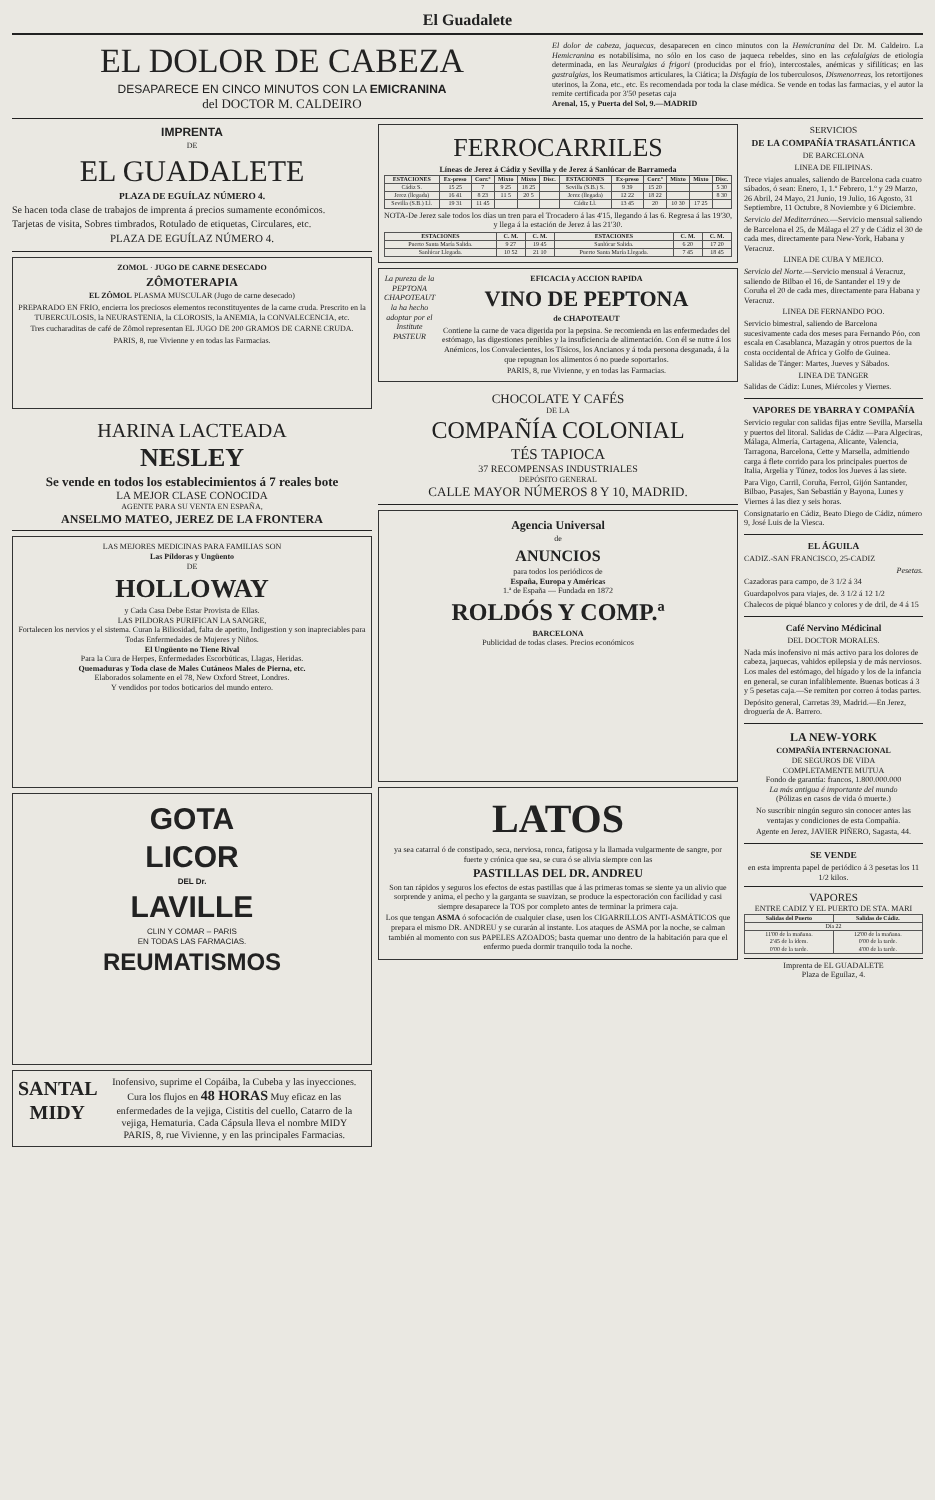El Guadalete
EL DOLOR DE CABEZA
DESAPARECE EN CINCO MINUTOS CON LA EMICRANINA
del DOCTOR M. CALDEIRO
El dolor de cabeza, jaquecas, desaparecen en cinco minutos con la Hemicranina del Dr. M. Caldeiro. La Hemicranina es notabilísima, no sólo en los caso de jaqueca rebeldes, sino en las cefalalgias de etiología determinada, en las Neuralgias á frigori (producidas por el frío), intercostales, anémicas y sifilíticas; en las gastralgias, los Reumatismos articulares, la Ciática; la Disfagia de los tuberculosos, Dismenorreas, los retortijones uterinos, la Zona, etc., etc. Es recomendada por toda la clase médica. Se vende en todas las farmacias, y el autor la remite certificada por 3'50 pesetas caja
Arenal, 15, y Puerta del Sol, 9.—MADRID
IMPRENTA
DE
EL GUADALETE
PLAZA DE EGUÍLAZ NÚMERO 4.
Se hacen toda clase de trabajos de imprenta á precios sumamente económicos.
Tarjetas de visita, Sobres timbrados, Rotulado de etiquetas, Circulares, etc.
PLAZA DE EGUÍLAZ NÚMERO 4.
ZOMOL · JUGO DE CARNE DESECADO
ZÔMOTERAPIA
EL ZÔMOL PLASMA MUSCULAR (Jugo de carne desecado)
PREPARADO EN FRIO, encierra los preciosos elementos reconstituyentes de la carne cruda. Prescrito en la TUBERCULOSIS, la NEURASTENIA, la CLOROSIS, la ANEMIA, la CONVALECENCIA, etc.
Tres cucharaditas de café de Zômol representan EL JUGO DE 200 GRAMOS DE CARNE CRUDA.
PARIS, 8, rue Vivienne y en todas las Farmacias.
HARINA LACTEADA
NESLEY
Se vende en todos los establecimientos á 7 reales bote
LA MEJOR CLASE CONOCIDA
AGENTE PARA SU VENTA EN ESPAÑA,
ANSELMO MATEO, JEREZ DE LA FRONTERA
LAS MEJORES MEDICINAS PARA FAMILIAS SON
Las Píldoras y Ungüento
DE
HOLLOWAY
y Cada Casa Debe Estar Provista de Ellas.
LAS PILDORAS PURIFICAN LA SANGRE,
Fortalecen los nervios y el sistema. Curan la Biliosidad, falta de apetito, Indigestion y son inapreciables para Todas Enfermedades de Mujeres y Niños.
El Ungüento no Tiene Rival
Para la Cura de Herpes, Enfermedades Escorbúticas, Llagas, Heridas.
Quemaduras y Toda clase de Males Cutáneos Males de Pierna, etc.
Elaborados solamente en el 78, New Oxford Street, Londres.
Y vendidos por todos boticarios del mundo entero.
GOTA
LICOR
DEL Dr.
LAVILLE
CLIN Y COMAR – PARIS
EN TODAS LAS FARMACIAS.
REUMATISMOS
SANTAL MIDY
Inofensivo, suprime el Copáiba, la Cubeba y las inyecciones. Cura los flujos en 48 HORAS Muy eficaz en las enfermedades de la vejiga, Cistitis del cuello, Catarro de la vejiga, Hematuria. Cada Cápsula lleva el nombre MIDY
PARIS, 8, rue Vivienne, y en las principales Farmacias.
FERROCARRILES
Líneas de Jerez á Cádiz y Sevilla y de Jerez á Sanlúcar de Barrameda
| ESTACIONES | Ex-preso | Corr.º | Mixto | Mixto | Disc. | ESTACIONES | Ex-preso | Corr.º | Mixto | Mixto | Disc. |
| --- | --- | --- | --- | --- | --- | --- | --- | --- | --- | --- | --- |
| Cádiz S. | 15 25 | 7 | 9 25 | 18 25 | | Sevilla (S.B.) S. | 9 39 | 15 20 | | | 5 30 |
| Jerez (llegada) | 16 41 | 8 23 | 11 5 | 20 5 | | Jerez (llegada) | 12 22 | 18 22 | | | 8 30 |
| Sevilla (S.B.) Ll. | 19 31 | 11 45 | | | | Cádiz Ll. | 13 45 | 20 | 10 30 | 17 25 | |
NOTA-De Jerez sale todos los días un tren para el Trocadero á las 4'15, llegando á las 6. Regresa á las 19'30, y llega á la estación de Jerez á las 21'30.
| ESTACIONES | C. M. | C. M. | ESTACIONES | C. M. | C. M. |
| --- | --- | --- | --- | --- | --- |
| Puerto Santa María Salida. | 9 27 | 19 45 | Sanlúcar Salida. | 6 20 | 17 20 |
| Sanlúcar Llegada. | 10 52 | 21 10 | Puerto Santa María Llegada. | 7 45 | 18 45 |
La pureza de la PEPTONA CHAPOTEAUT la ha hecho adoptar por el Institute PASTEUR
EFICACIA y ACCION RAPIDA
VINO DE PEPTONA
de CHAPOTEAUT
Contiene la carne de vaca digerida por la pepsina. Se recomienda en las enfermedades del estómago, las digestiones penibles y la insuficiencia de alimentación. Con él se nutre á los Anémicos, los Convalecientes, los Tísicos, los Ancianos y á toda persona desganada, á la que repugnan los alimentos ó no puede soportarlos.
PARIS, 8, rue Vivienne, y en todas las Farmacias.
CHOCOLATE Y CAFÉS
DE LA
COMPAÑÍA COLONIAL
TÉS TAPIOCA
37 RECOMPENSAS INDUSTRIALES
DEPÓSITO GENERAL
CALLE MAYOR NÚMEROS 8 Y 10, MADRID.
Agencia Universal
de
ANUNCIOS
para todos los periódicos de
España, Europa y Américas
1.ª de España — Fundada en 1872
ROLDÓS Y COMP.ª
BARCELONA
Publicidad de todas clases. Precios económicos
LATOS
ya sea catarral ó de constipado, seca, nerviosa, ronca, fatigosa y la llamada vulgarmente de sangre, por fuerte y crónica que sea, se cura ó se alivia siempre con las
PASTILLAS DEL DR. ANDREU
Son tan rápidos y seguros los efectos de estas pastillas que á las primeras tomas se siente ya un alivio que sorprende y anima, el pecho y la garganta se suavizan, se produce la espectoración con facilidad y casi siempre desaparece la TOS por completo antes de terminar la primera caja.
Los que tengan ASMA ó sofocación de cualquier clase, usen los CIGARRILLOS ANTI-ASMÁTICOS que prepara el mismo DR. ANDREU y se curarán al instante. Los ataques de ASMA por la noche, se calman también al momento con sus PAPELES AZOADOS; basta quemar uno dentro de la habitación para que el enfermo pueda dormir tranquilo toda la noche.
SERVICIOS
DE LA COMPAÑÍA TRASATLÁNTICA
DE BARCELONA
LINEA DE FILIPINAS.
Trece viajes anuales, saliendo de Barcelona cada cuatro sábados, ó sean: Enero, 1, 1.º Febrero, 1.º y 29 Marzo, 26 Abril, 24 Mayo, 21 Junio, 19 Julio, 16 Agosto, 31 Septiembre, 11 Octubre, 8 Noviembre y 6 Diciembre.
Servicio del Mediterráneo.—Servicio mensual saliendo de Barcelona el 25, de Málaga el 27 y de Cádiz el 30 de cada mes, directamente para New-York, Habana y Veracruz.
LINEA DE CUBA Y MEJICO.
Servicio del Norte.—Servicio mensual á Veracruz, saliendo de Bilbao el 16, de Santander el 19 y de Coruña el 20 de cada mes, directamente para Habana y Veracruz.
LINEA DE FERNANDO POO.
Servicio bimestral, saliendo de Barcelona sucesivamente cada dos meses para Fernando Póo, con escala en Casablanca, Mazagán y otros puertos de la costa occidental de Africa y Golfo de Guinea.
Salidas de Tánger: Martes, Jueves y Sábados.
LINEA DE TANGER
Salidas de Cádiz: Lunes, Miércoles y Viernes.
VAPORES DE YBARRA Y COMPAÑÍA
Servicio regular con salidas fijas entre Sevilla, Marsella y puertos del litoral. Salidas de Cádiz —Para Algeciras, Málaga, Almería, Cartagena, Alicante, Valencia, Tarragona, Barcelona, Cette y Marsella, admitiendo carga á flete corrido para los principales puertos de Italia, Argelia y Túnez, todos los Jueves á las siete.
Para Vigo, Carril, Coruña, Ferrol, Gijón Santander, Bilbao, Pasajes, San Sebastián y Bayona, Lunes y Viernes á las diez y seis horas.
Consignatario en Cádiz, Beato Diego de Cádiz, número 9, José Luis de la Viesca.
EL ÁGUILA
CADIZ.-SAN FRANCISCO, 25-CADIZ
Pesetas.
Cazadoras para campo, de 3 1/2 á 34
Guardapolvos para viajes, de. 3 1/2 á 12 1/2
Chalecos de piqué blanco y colores y de dril, de 4 á 15
Café Nervino Médicinal
DEL DOCTOR MORALES.
Nada más inofensivo ni más activo para los dolores de cabeza, jaquecas, vahidos epilepsia y de más nerviosos. Los males del estómago, del hígado y los de la infancia en general, se curan infaliblemente. Buenas boticas á 3 y 5 pesetas caja.—Se remiten por correo á todas partes.
Depósito general, Carretas 39, Madrid.—En Jerez, droguería de A. Barrero.
LA NEW-YORK
COMPAÑÍA INTERNACIONAL
DE SEGUROS DE VIDA
COMPLETAMENTE MUTUA
Fondo de garantía: francos, 1.800.000.000
La más antigua é importante del mundo
(Pólizas en casos de vida ó muerte.)
No suscribir ningún seguro sin conocer antes las ventajas y condiciones de esta Compañía.
Agente en Jerez, JAVIER PIÑERO, Sagasta, 44.
SE VENDE
en esta imprenta papel de periódico á 3 pesetas los 11 1/2 kilos.
VAPORES
ENTRE CADIZ Y EL PUERTO DE STA. MARI
| Salidas del Puerto | Salidas de Cádiz. |
| --- | --- |
| Día 22 | |
| 11'00 de la mañana. 2'45 de la ídem. 0'00 de la tarde. | 12'00 de la mañana. 0'00 de la tarde. 4'00 de la tarde. |
Imprenta de EL GUADALETE
Plaza de Eguílaz, 4.